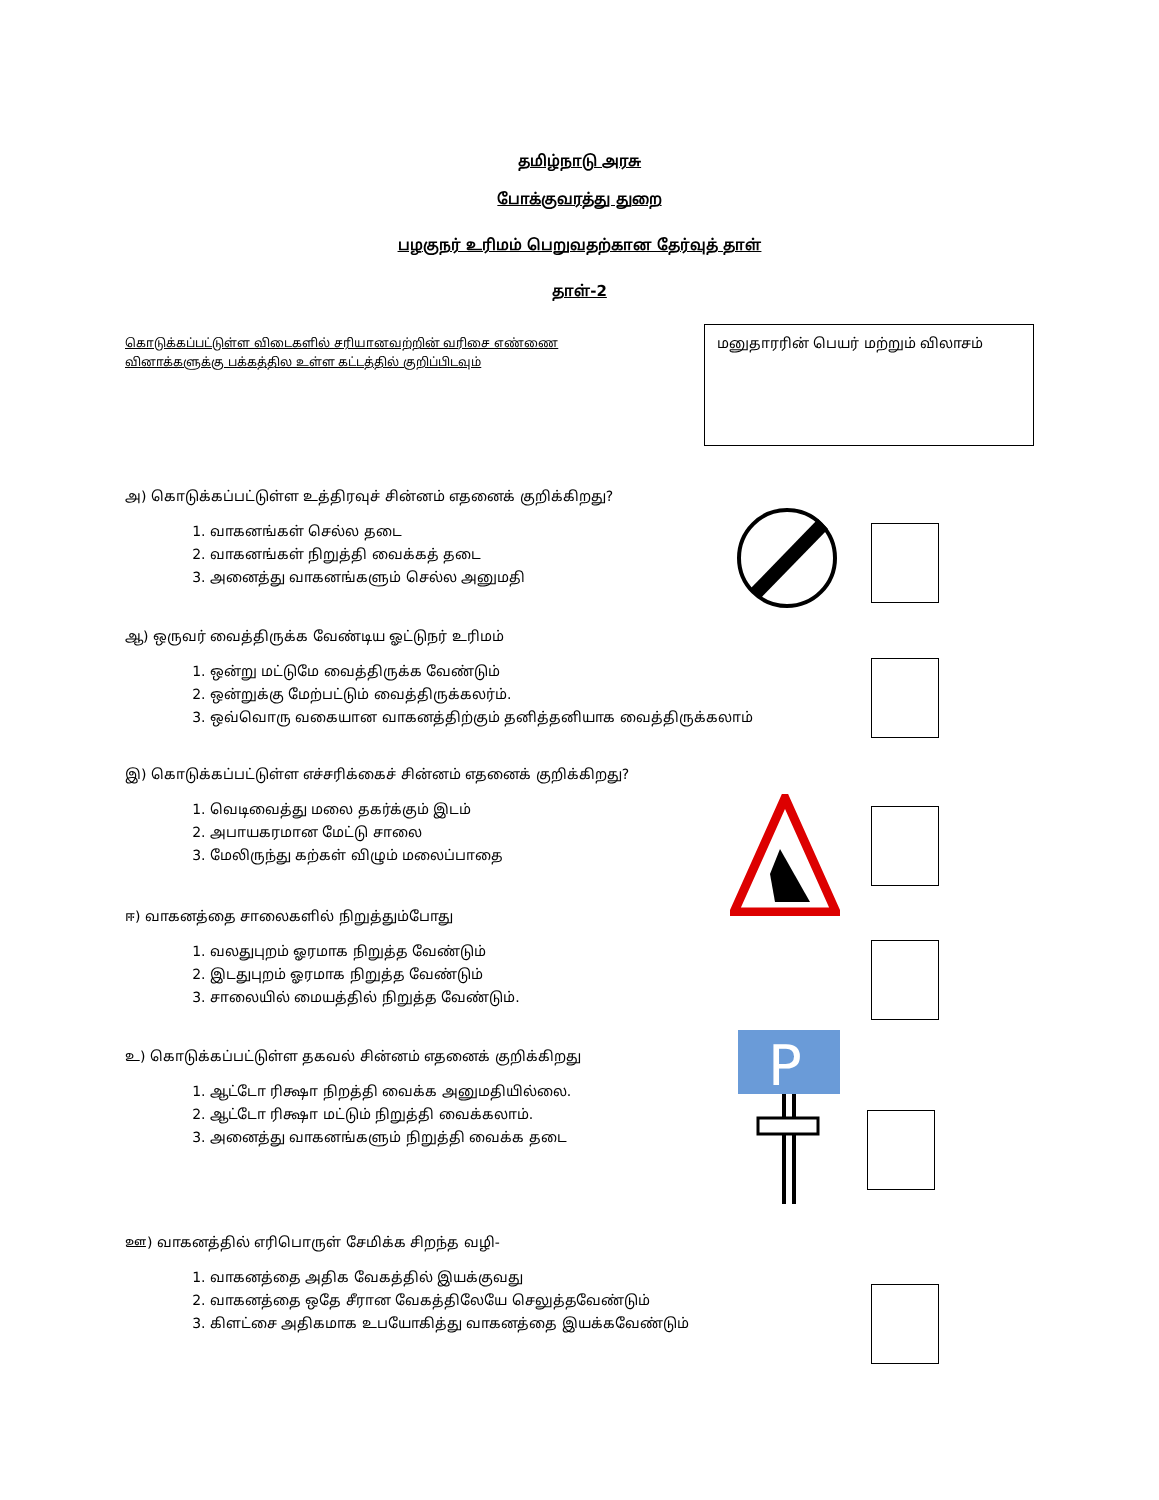தமிழ்நாடு அரசு
போக்குவரத்து துறை
பழகுநர் உரிமம் பெறுவதற்கான தேர்வுத் தாள்
தாள்-2
கொடுக்கப்பட்டுள்ள விடைகளில் சரியானவற்றின் வரிசை எண்ணை வினாக்களுக்கு பக்கத்தில உள்ள கட்டத்தில் குறிப்பிடவும்
மனுதாரரின் பெயர் மற்றும் விலாசம்
அ) கொடுக்கப்பட்டுள்ள உத்திரவுச் சின்னம் எதனைக் குறிக்கிறது?
1. வாகனங்கள் செல்ல தடை
2. வாகனங்கள் நிறுத்தி வைக்கத் தடை
3. அனைத்து வாகனங்களும் செல்ல அனுமதி
ஆ) ஒருவர் வைத்திருக்க வேண்டிய ஓட்டுநர் உரிமம்
1. ஒன்று மட்டுமே வைத்திருக்க வேண்டும்
2. ஒன்றுக்கு மேற்பட்டும் வைத்திருக்கலர்ம்.
3. ஒவ்வொரு வகையான வாகனத்திற்கும் தனித்தனியாக வைத்திருக்கலாம்
இ) கொடுக்கப்பட்டுள்ள எச்சரிக்கைச் சின்னம் எதனைக் குறிக்கிறது?
1. வெடிவைத்து மலை தகர்க்கும் இடம்
2. அபாயகரமான மேட்டு சாலை
3. மேலிருந்து கற்கள் விழும் மலைப்பாதை
ஈ) வாகனத்தை சாலைகளில் நிறுத்தும்போது
1. வலதுபுறம் ஓரமாக நிறுத்த வேண்டும்
2. இடதுபுறம் ஓரமாக நிறுத்த வேண்டும்
3. சாலையில் மையத்தில் நிறுத்த வேண்டும்.
உ) கொடுக்கப்பட்டுள்ள தகவல் சின்னம் எதனைக் குறிக்கிறது
1. ஆட்டோ ரிக்ஷா நிறத்தி வைக்க அனுமதியில்லை.
2. ஆட்டோ ரிக்ஷா மட்டும் நிறுத்தி வைக்கலாம்.
3. அனைத்து வாகனங்களும் நிறுத்தி வைக்க தடை
P
ஊ) வாகனத்தில் எரிபொருள் சேமிக்க சிறந்த வழி-
1. வாகனத்தை அதிக வேகத்தில் இயக்குவது
2. வாகனத்தை ஒதே சீரான வேகத்திலேயே செலுத்தவேண்டும்
3. கிளட்சை அதிகமாக உபயோகித்து வாகனத்தை இயக்கவேண்டும்